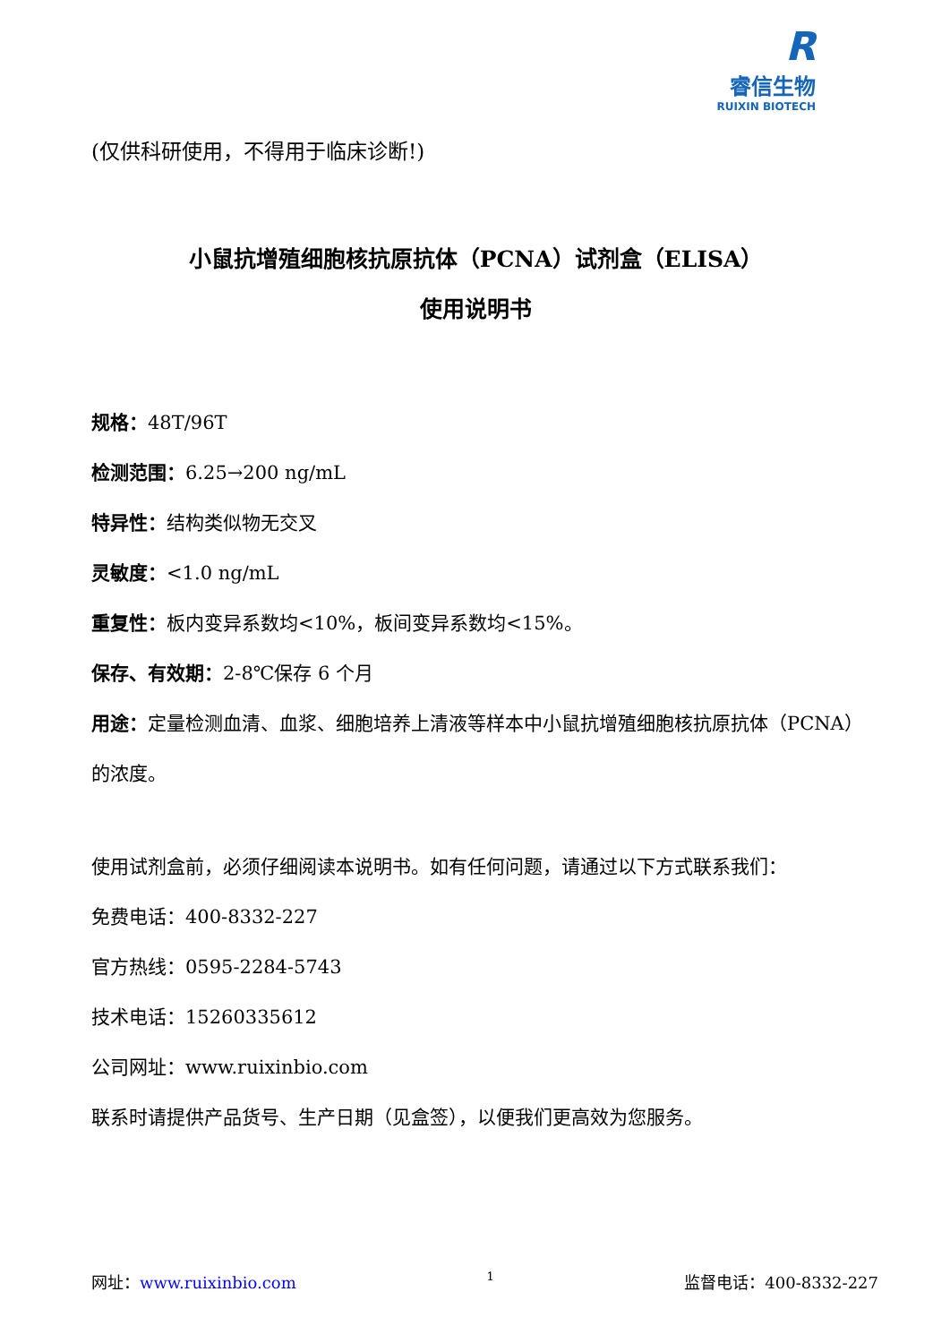R
睿信生物
RUIXIN BIOTECH
(仅供科研使用，不得用于临床诊断!)
小鼠抗增殖细胞核抗原抗体（PCNA）试剂盒（ELISA）
使用说明书
规格：48T/96T
检测范围：6.25→200 ng/mL
特异性：结构类似物无交叉
灵敏度：<1.0 ng/mL
重复性：板内变异系数均<10%，板间变异系数均<15%。
保存、有效期：2-8℃保存 6 个月
用途：定量检测血清、血浆、细胞培养上清液等样本中小鼠抗增殖细胞核抗原抗体（PCNA）的浓度。
使用试剂盒前，必须仔细阅读本说明书。如有任何问题，请通过以下方式联系我们：
免费电话：400-8332-227
官方热线：0595-2284-5743
技术电话：15260335612
公司网址：www.ruixinbio.com
联系时请提供产品货号、生产日期（见盒签），以便我们更高效为您服务。
网址：www.ruixinbio.com 1 监督电话：400-8332-227